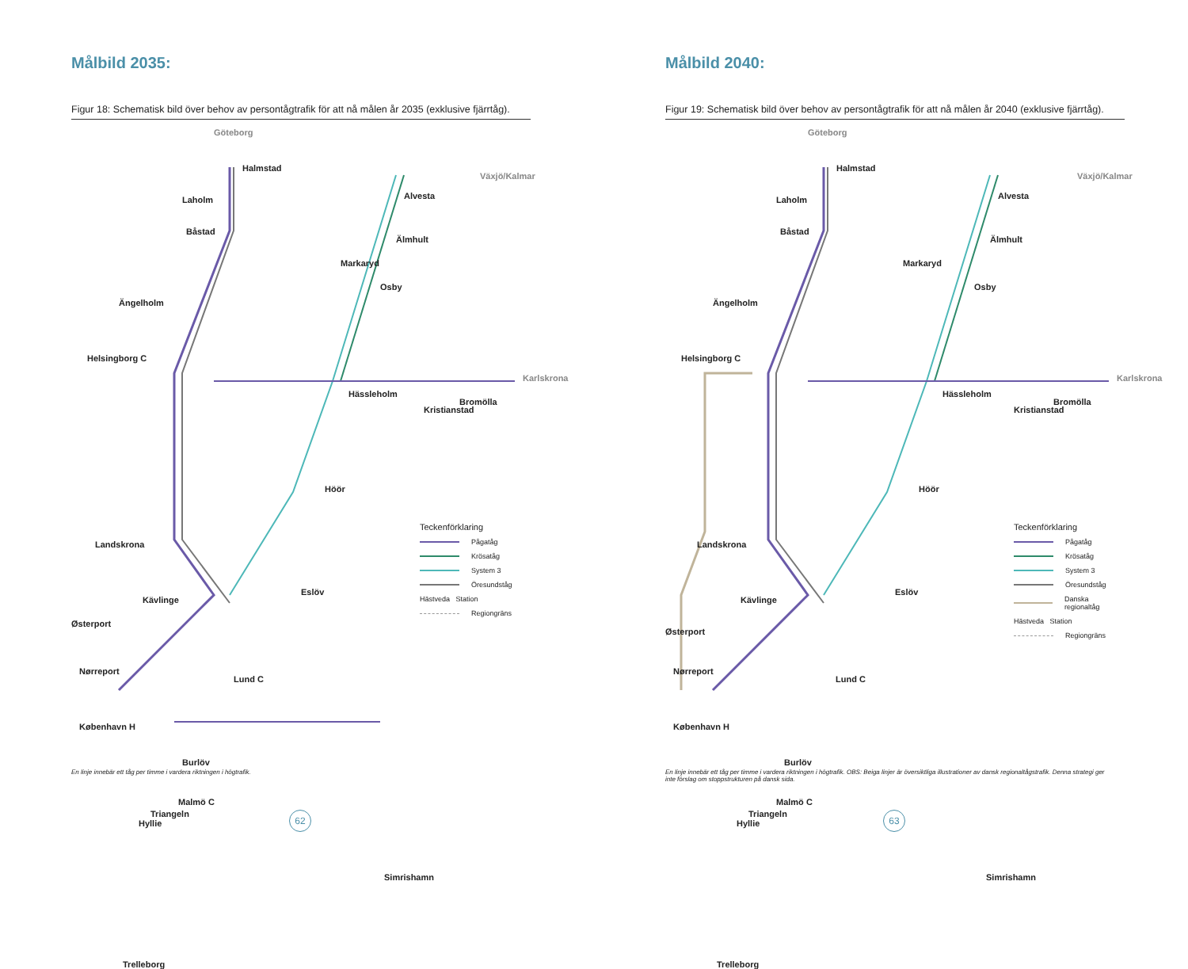Målbild 2035:
Figur 18: Schematisk bild över behov av persontågtrafik för att nå målen år 2035 (exklusive fjärrtåg).
Göteborg
Halmstad
Laholm
Båstad
Markaryd
Alvesta
Växjö/Kalmar
Älmhult
Osby
Ängelholm
Helsingborg C
Karlskrona
Hässleholm
Kristianstad
Bromölla
Höör
Landskrona
Eslöv
Kävlinge
Østerport
Nørreport
Lund C
København H
Burlöv
Malmö C
Triangeln
Hyllie
Simrishamn
Trelleborg
Teckenförklaring
Pågatåg
Krösatåg
System 3
Öresundståg
Hästveda Station
Regiongräns
En linje innebär ett tåg per timme i vardera riktningen i högtrafik.
62
Målbild 2040:
Figur 19: Schematisk bild över behov av persontågtrafik för att nå målen år 2040 (exklusive fjärrtåg).
Göteborg
Halmstad
Laholm
Båstad
Markaryd
Alvesta
Växjö/Kalmar
Älmhult
Osby
Ängelholm
Helsingborg C
Karlskrona
Hässleholm
Kristianstad
Bromölla
Höör
Landskrona
Eslöv
Kävlinge
Østerport
Nørreport
Lund C
København H
Burlöv
Malmö C
Triangeln
Hyllie
Simrishamn
Trelleborg
Teckenförklaring
Pågatåg
Krösatåg
System 3
Öresundståg
Danska regionaltåg
Hästveda Station
Regiongräns
En linje innebär ett tåg per timme i vardera riktningen i högtrafik. OBS: Beiga linjer är översiktliga illustrationer av dansk regionaltågstrafik. Denna strategi ger inte förslag om stoppstrukturen på dansk sida.
63